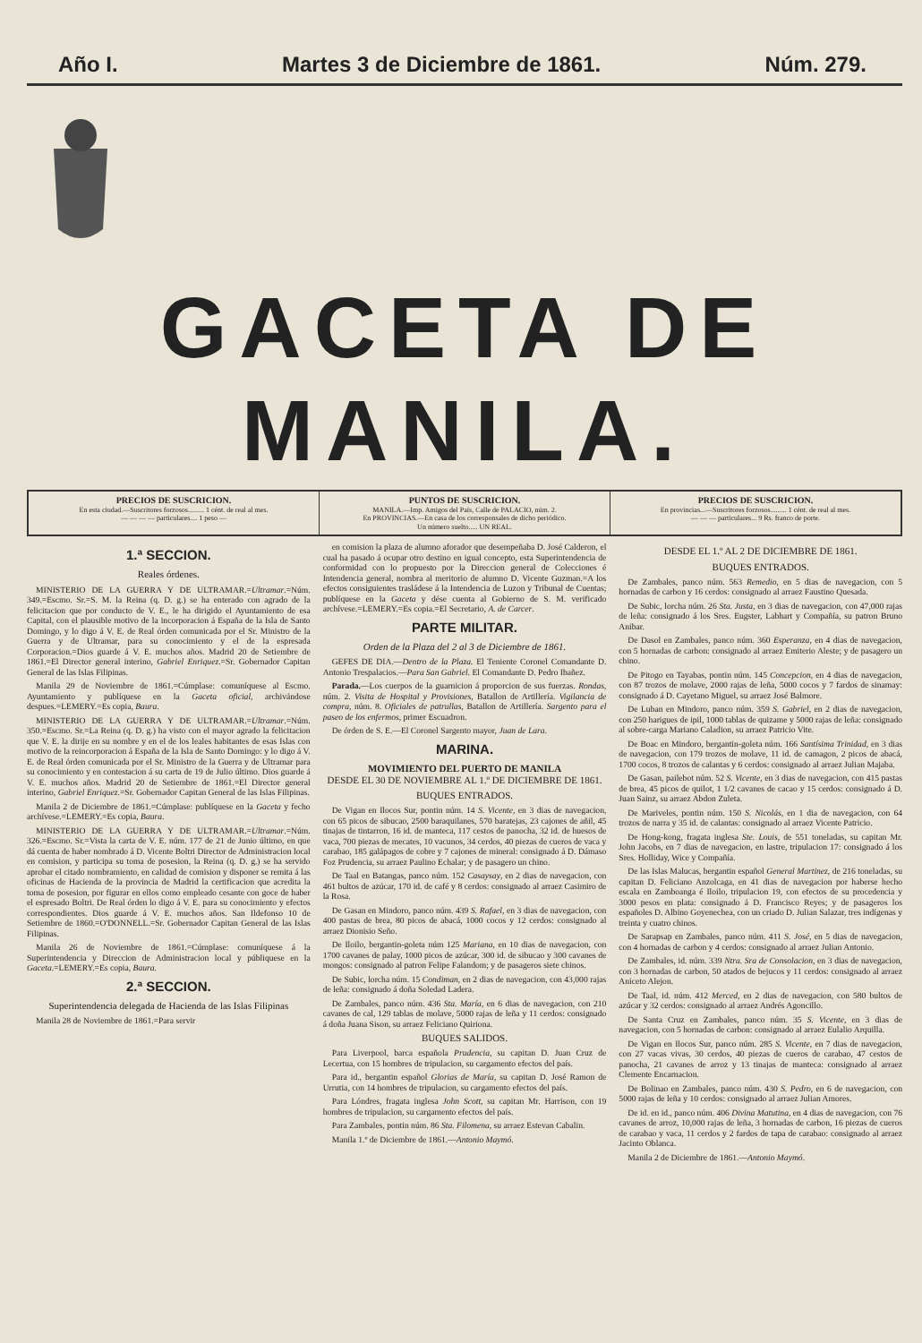Año I. Martes 3 de Diciembre de 1861. Núm. 279.
GACETA DE MANILA.
PRECIOS DE SUSCRICION.
En esta ciudad.—Suscritores forzosos......... 1 cént. de real al mes.
— — — — particulares.... 1 peso —
PUNTOS DE SUSCRICION.
MANILA.—Imp. Amigos del País, Calle de PALACIO, núm. 2.
En PROVINCIAS.—En casa de los corresponsales de dicho periódico.
Un número suelto..... UN REAL.
PRECIOS DE SUSCRICION.
En provincias...—Suscritores forzosos......... 1 cént. de real al mes.
— — — particulares... 9 Rs. franco de porte.
1.ª SECCION.
Reales órdenes.
MINISTERIO DE LA GUERRA Y DE ULTRAMAR.=Ultramar.=Núm. 349.=Escmo. Sr.=S. M. la Reina (q. D. g.) se ha enterado con agrado de la felicitacion que por conducto de V. E., le ha dirigido el Ayuntamiento de esa Capital, con el plausible motivo de la incorporacion á España de la Isla de Santo Domingo, y lo digo á V. E. de Real órden comunicada por el Sr. Ministro de la Guerra y de Ultramar, para su conocimiento y el de la espresada Corporacion.=Dios guarde á V. E. muchos años. Madrid 20 de Setiembre de 1861.=El Director general interino, Gabriel Enriquez.=Sr. Gobernador Capitan General de las Islas Filipinas.
Manila 29 de Noviembre de 1861.=Cúmplase: comuníquese al Escmo. Ayuntamiento y publíquese en la Gaceta oficial, archivándose despues.=LEMERY.=Es copia, Baura.
MINISTERIO DE LA GUERRA Y DE ULTRAMAR.=Ultramar.=Núm. 350.=Escmo. Sr.=La Reina (q. D. g.) ha visto con el mayor agrado la felicitacion que V. E. la dirije en su nombre y en el de los leales habitantes de esas Islas con motivo de la reincorporacion á España de la Isla de Santo Domingo: y lo digo á V. E. de Real órden comunicada por el Sr. Ministro de la Guerra y de Ultramar para su conocimiento y en contestacion á su carta de 19 de Julio último. Dios guarde á V. E. muchos años. Madrid 20 de Setiembre de 1861.=El Director general interino, Gabriel Enriquez.=Sr. Gobernador Capitan General de las Islas Filipinas.
Manila 2 de Diciembre de 1861.=Cúmplase: publíquese en la Gaceta y fecho archívese.=LEMERY.=Es copia, Baura.
MINISTERIO DE LA GUERRA Y DE ULTRAMAR.=Ultramar.=Núm. 326.=Escmo. Sr.=Vista la carta de V. E. núm. 177 de 21 de Junio último, en que dá cuenta de haber nombrado á D. Vicente Boltri Director de Administracion local en comision, y participa su toma de posesion, la Reina (q. D. g.) se ha servido aprobar el citado nombramiento, en calidad de comision y disponer se remita á las oficinas de Hacienda de la provincia de Madrid la certificacion que acredita la toma de posesion, por figurar en ellos como empleado cesante con goce de haber el espresado Boltri. De Real órden lo digo á V. E. para su conocimiento y efectos correspondientes. Dios guarde á V. E. muchos años. San Ildefonso 10 de Setiembre de 1860.=O'DONNELL.=Sr. Gobernador Capitan General de las Islas Filipinas.
Manila 26 de Noviembre de 1861.=Cúmplase: comuníquese á la Superintendencia y Direccion de Administracion local y públiquese en la Gaceta.=LEMERY.=Es copia, Baura.
2.ª SECCION.
Superintendencia delegada de Hacienda de las Islas Filipinas
Manila 28 de Noviembre de 1861.=Para servir
en comision la plaza de alumno aforador que desempeñaba D. José Calderon, el cual ha pasado á ocupar otro destino en igual concepto, esta Superintendencia de conformidad con lo propuesto por la Direccion general de Colecciones é Intendencia general, nombra al meritorio de alumno D. Vicente Guzman.=A los efectos consiguientes trasládese á la Intendencia de Luzon y Tribunal de Cuentas; publíquese en la Gaceta y dése cuenta al Gobierno de S. M. verificado archívese.=LEMERY.=Es copia.=El Secretario, A. de Carcer.
PARTE MILITAR.
Orden de la Plaza del 2 al 3 de Diciembre de 1861.
GEFES DE DIA.—Dentro de la Plaza. El Teniente Coronel Comandante D. Antonio Trespalacios.—Para San Gabriel. El Comandante D. Pedro Ibañez.
Parada.—Los cuerpos de la guarnicion á proporcion de sus fuerzas. Rondas, núm. 2. Visita de Hospital y Provisiones, Batallon de Artillería. Vigilancia de compra, núm. 8. Oficiales de patrullas, Batallon de Artillería. Sargento para el paseo de los enfermos, primer Escuadron.
De órden de S. E.—El Coronel Sargento mayor, Juan de Lara.
MARINA.
MOVIMIENTO DEL PUERTO DE MANILA
DESDE EL 30 DE NOVIEMBRE AL 1.º DE DICIEMBRE DE 1861.
BUQUES ENTRADOS.
De Vigan en Ilocos Sur, pontin núm. 14 S. Vicente, en 3 dias de navegacion, con 65 picos de sibucao, 2500 baraquilanes, 570 baratejas, 23 cajones de añil, 45 tinajas de tintarron, 16 id. de manteca, 117 cestos de panocha, 32 id. de huesos de vaca, 700 piezas de mecates, 10 vacunos, 34 cerdos, 40 piezas de cueros de vaca y carabao, 185 galápagos de cobre y 7 cajones de mineral: consignado á D. Dámaso Foz Prudencia, su arraez Paulino Echalar; y de pasagero un chino.
De Taal en Batangas, panco núm. 152 Casaysay, en 2 dias de navegacion, con 461 bultos de azúcar, 170 id. de café y 8 cerdos: consignado al arraez Casimiro de la Rosa.
De Gasan en Mindoro, panco núm. 439 S. Rafael, en 3 dias de navegacion, con 400 pastas de brea, 80 picos de abacá, 1000 cocos y 12 cerdos: consignado al arraez Dionisio Seño.
De Iloilo, bergantin-goleta núm 125 Mariana, en 10 dias de navegacion, con 1700 cavanes de palay, 1000 picos de azúcar, 300 id. de sibucao y 300 cavanes de mongos: consignado al patron Felipe Falandom; y de pasageros siete chinos.
De Subic, lorcha núm. 15 Condiman, en 2 dias de navegacion, con 43,000 rajas de leña: consignado á doña Soledad Ladera.
De Zambales, panco núm. 436 Sta. María, en 6 dias de navegacion, con 210 cavanes de cal, 129 tablas de molave, 5000 rajas de leña y 11 cerdos: consignado á doña Juana Sison, su arraez Feliciano Quiriona.
BUQUES SALIDOS.
Para Liverpool, barca española Prudencia, su capitan D. Juan Cruz de Lecertua, con 15 hombres de tripulacion, su cargamento efectos del país.
Para id., bergantin español Glorias de María, su capitan D. José Ramon de Urrutia, con 14 hombres de tripulacion, su cargamento efectos del país.
Para Lóndres, fragata inglesa John Scott, su capitan Mr. Harrison, con 19 hombres de tripulacion, su cargamento efectos del país.
Para Zambales, pontin núm. 86 Sta. Filomena, su arraez Estevan Cabalin.
Manila 1.º de Diciembre de 1861.—Antonio Maymó.
DESDE EL 1.º AL 2 DE DICIEMBRE DE 1861.
BUQUES ENTRADOS.
De Zambales, panco núm. 563 Remedio, en 5 dias de navegacion, con 5 hornadas de carbon y 16 cerdos: consignado al arraez Faustino Quesada.
De Subic, lorcha núm. 26 Sta. Justa, en 3 dias de navegacion, con 47,000 rajas de leña: consignado á los Sres. Eugster, Labhart y Compañía, su patron Bruno Anibar.
De Dasol en Zambales, panco núm. 360 Esperanza, en 4 dias de navegacion, con 5 hornadas de carbon: consignado al arraez Emiterio Aleste; y de pasagero un chino.
De Pitogo en Tayabas, pontin núm. 145 Concepcion, en 4 dias de navegacion, con 87 trozos de molave, 2000 rajas de leña, 5000 cocos y 7 fardos de sinamay: consignado á D. Cayetano Miguel, su arraez José Balmore.
De Luban en Mindoro, panco núm. 359 S. Gabriel, en 2 dias de navegacion, con 250 harigues de ipil, 1000 tablas de quizame y 5000 rajas de leña: consignado al sobre-carga Mariano Caladion, su arraez Patricio Vite.
De Boac en Mindoro, bergantin-goleta núm. 166 Santísima Trinidad, en 3 dias de navegacion, con 179 trozos de molave, 11 id. de camagon, 2 picos de abacá, 1700 cocos, 8 trozos de calantas y 6 cerdos: consignado al arraez Julian Majaba.
De Gasan, pailebot núm. 52 S. Vicente, en 3 dias de navegacion, con 415 pastas de brea, 45 picos de quilot, 1 1/2 cavanes de cacao y 15 cerdos: consignado á D. Juan Sainz, su arraez Abdon Zuleta.
De Mariveles, pontin núm. 150 S. Nicolás, en 1 dia de navegacion, con 64 trozos de narra y 35 id. de calantas: consignado al arraez Vicente Patricio.
De Hong-kong, fragata inglesa Ste. Louis, de 551 toneladas, su capitan Mr. John Jacobs, en 7 dias de navegacion, en lastre, tripulacion 17: consignado á los Sres. Holliday, Wice y Compañía.
De las Islas Malucas, bergantin español General Martinez, de 216 toneladas, su capitan D. Feliciano Anzolcaga, en 41 dias de navegacion por haberse hecho escala en Zamboanga é Iloilo, tripulacion 19, con efectos de su procedencia y 3000 pesos en plata: consignado á D. Francisco Reyes; y de pasageros los españoles D. Albino Goyenechea, con un criado D. Julian Salazar, tres indígenas y treinta y cuatro chinos.
De Sarapsap en Zambales, panco núm. 411 S. José, en 5 dias de navegacion, con 4 hornadas de carbon y 4 cerdos: consignado al arraez Julian Antonio.
De Zambales, id. núm. 339 Ntra. Sra de Consolacion, en 3 dias de navegacion, con 3 hornadas de carbon, 50 atados de bejucos y 11 cerdos: consignado al arraez Aniceto Alejon.
De Taal, id. núm. 412 Merced, en 2 dias de navegacion, con 580 bultos de azúcar y 32 cerdos: consignado al arraez Andrés Agoncillo.
De Santa Cruz en Zambales, panco núm. 35 S. Vicente, en 3 dias de navegacion, con 5 hornadas de carbon: consignado al arraez Eulalio Arquilla.
De Vigan en Ilocos Sur, panco núm. 285 S. Vicente, en 7 dias de navegacion, con 27 vacas vivas, 30 cerdos, 40 piezas de cueros de carabao, 47 cestos de panocha, 21 cavanes de arroz y 13 tinajas de manteca: consignado al arraez Clemente Encarnacion.
De Bolinao en Zambales, panco núm. 430 S. Pedro, en 6 de navegacion, con 5000 rajas de leña y 10 cerdos: consignado al arraez Julian Amores.
De id. en id., panco núm. 406 Divina Matutina, en 4 dias de navegacion, con 76 cavanes de arroz, 10,000 rajas de leña, 3 hornadas de carbon, 16 piezas de cueros de carabao y vaca, 11 cerdos y 2 fardos de tapa de carabao: consignado al arraez Jacinto Oblanca.
Manila 2 de Diciembre de 1861.—Antonio Maymó.